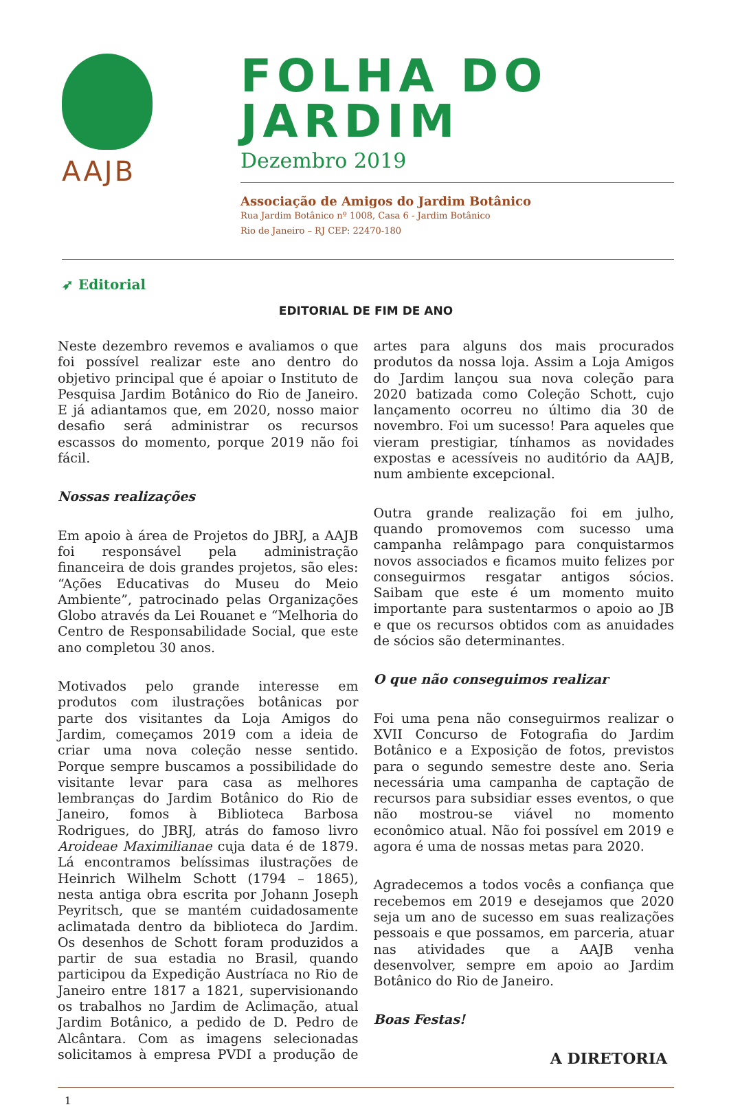AAJB
FOLHA DO JARDIM
Dezembro 2019
Associação de Amigos do Jardim Botânico
Rua Jardim Botânico nº 1008, Casa 6 - Jardim Botânico
Rio de Janeiro – RJ CEP: 22470-180
➶ Editorial
EDITORIAL DE FIM DE ANO
Neste dezembro revemos e avaliamos o que foi possível realizar este ano dentro do objetivo principal que é apoiar o Instituto de Pesquisa Jardim Botânico do Rio de Janeiro. E já adiantamos que, em 2020, nosso maior desafio será administrar os recursos escassos do momento, porque 2019 não foi fácil.
Nossas realizações
Em apoio à área de Projetos do JBRJ, a AAJB foi responsável pela administração financeira de dois grandes projetos, são eles: “Ações Educativas do Museu do Meio Ambiente”, patrocinado pelas Organizações Globo através da Lei Rouanet e “Melhoria do Centro de Responsabilidade Social, que este ano completou 30 anos.
Motivados pelo grande interesse em produtos com ilustrações botânicas por parte dos visitantes da Loja Amigos do Jardim, começamos 2019 com a ideia de criar uma nova coleção nesse sentido. Porque sempre buscamos a possibilidade do visitante levar para casa as melhores lembranças do Jardim Botânico do Rio de Janeiro, fomos à Biblioteca Barbosa Rodrigues, do JBRJ, atrás do famoso livro Aroideae Maximilianae cuja data é de 1879. Lá encontramos belíssimas ilustrações de Heinrich Wilhelm Schott (1794 – 1865), nesta antiga obra escrita por Johann Joseph Peyritsch, que se mantém cuidadosamente aclimatada dentro da biblioteca do Jardim. Os desenhos de Schott foram produzidos a partir de sua estadia no Brasil, quando participou da Expedição Austríaca no Rio de Janeiro entre 1817 a 1821, supervisionando os trabalhos no Jardim de Aclimação, atual Jardim Botânico, a pedido de D. Pedro de Alcântara. Com as imagens selecionadas solicitamos à empresa PVDI a produção de artes para alguns dos mais procurados produtos da nossa loja. Assim a Loja Amigos do Jardim lançou sua nova coleção para 2020 batizada como Coleção Schott, cujo lançamento ocorreu no último dia 30 de novembro. Foi um sucesso! Para aqueles que vieram prestigiar, tínhamos as novidades expostas e acessíveis no auditório da AAJB, num ambiente excepcional.
Outra grande realização foi em julho, quando promovemos com sucesso uma campanha relâmpago para conquistarmos novos associados e ficamos muito felizes por conseguirmos resgatar antigos sócios. Saibam que este é um momento muito importante para sustentarmos o apoio ao JB e que os recursos obtidos com as anuidades de sócios são determinantes.
O que não conseguimos realizar
Foi uma pena não conseguirmos realizar o XVII Concurso de Fotografia do Jardim Botânico e a Exposição de fotos, previstos para o segundo semestre deste ano. Seria necessária uma campanha de captação de recursos para subsidiar esses eventos, o que não mostrou-se viável no momento econômico atual. Não foi possível em 2019 e agora é uma de nossas metas para 2020.
Agradecemos a todos vocês a confiança que recebemos em 2019 e desejamos que 2020 seja um ano de sucesso em suas realizações pessoais e que possamos, em parceria, atuar nas atividades que a AAJB venha desenvolver, sempre em apoio ao Jardim Botânico do Rio de Janeiro.
Boas Festas!
A DIRETORIA
1